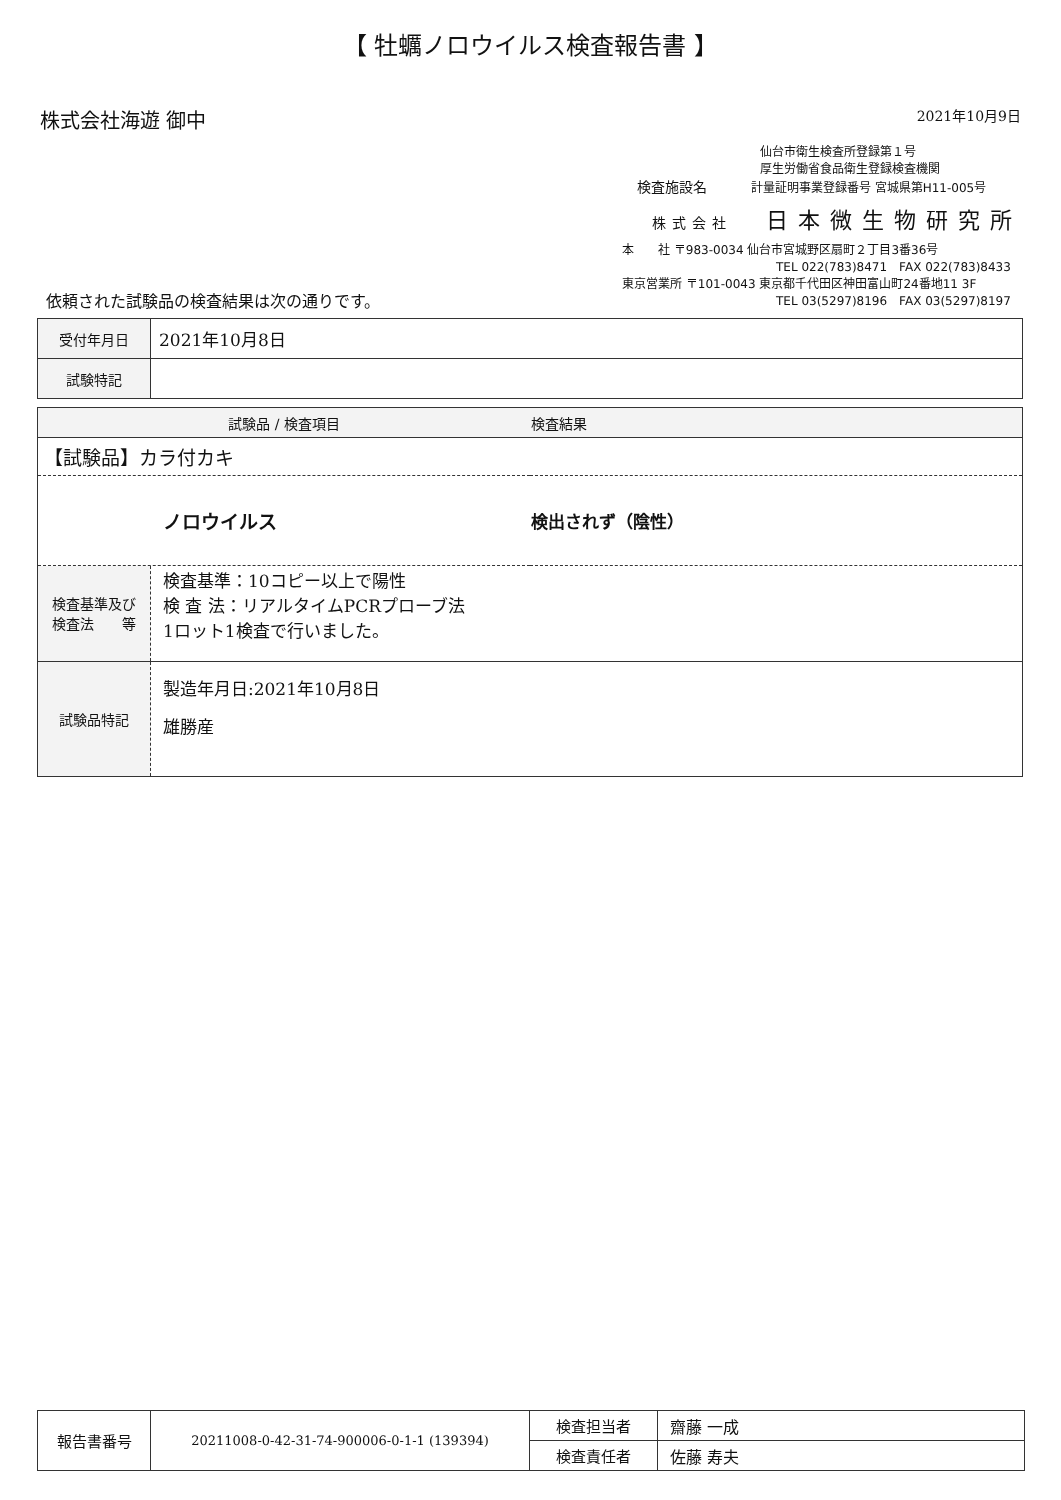【 牡蠣ノロウイルス検査報告書 】
株式会社海遊 御中
2021年10月9日
仙台市衛生検査所登録第１号
厚生労働省食品衛生登録検査機関
検査施設名 計量証明事業登録番号 宮城県第H11-005号
株式会社 日本微生物研究所
本　　社 〒983-0034 仙台市宮城野区扇町２丁目3番36号
TEL 022(783)8471　FAX 022(783)8433
東京営業所 〒101-0043 東京都千代田区神田富山町24番地11 3F
TEL 03(5297)8196　FAX 03(5297)8197
依頼された試験品の検査結果は次の通りです。
| 受付年月日 | 2021年10月8日 |
| 試験特記 | |
| 試験品 / 検査項目 | 検査結果 |
| --- | --- |
| 【試験品】カラ付カキ | |
| ノロウイルス | 検出されず（陰性） |
| 検査基準及び 検査法 等 | 検査基準：10コピー以上で陽性 検 査 法：リアルタイムPCRプローブ法 1ロット1検査で行いました。 |
| 試験品特記 | 製造年月日:2021年10月8日 雄勝産 |
| 報告書番号 | 20211008-0-42-31-74-900006-0-1-1 (139394) | 検査担当者 | 齋藤 一成 |
| | | 検査責任者 | 佐藤 寿夫 |